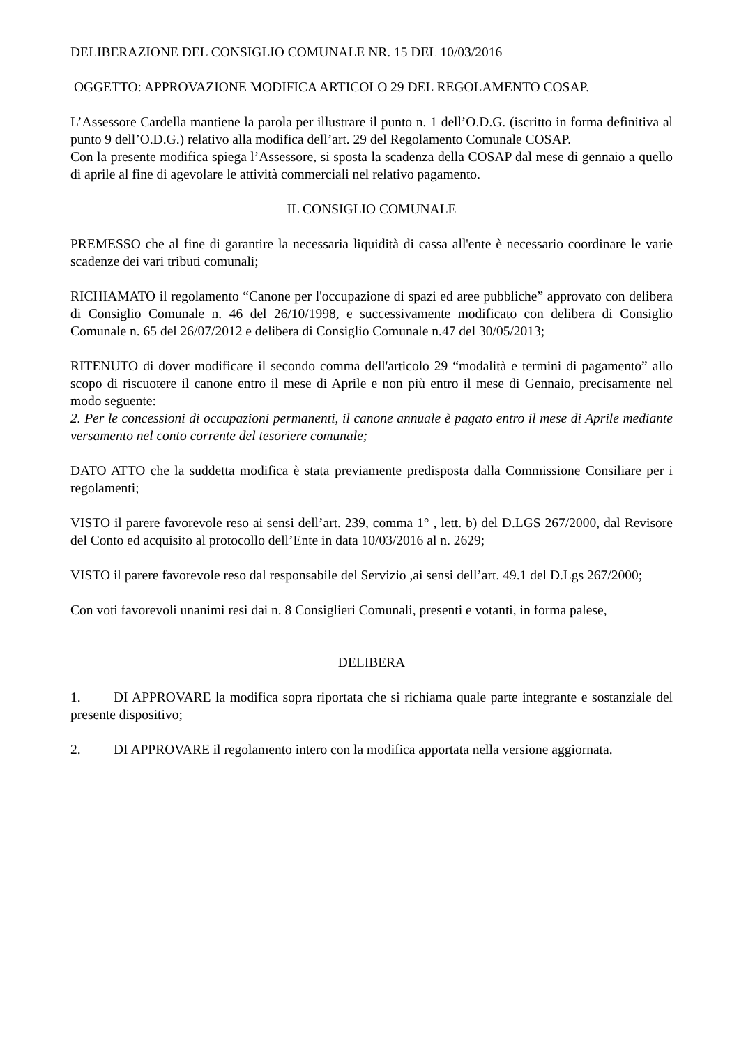DELIBERAZIONE DEL CONSIGLIO COMUNALE NR. 15 DEL 10/03/2016
OGGETTO: APPROVAZIONE MODIFICA ARTICOLO 29 DEL REGOLAMENTO COSAP.
L’Assessore Cardella mantiene la parola per illustrare il punto n. 1 dell’O.D.G. (iscritto in forma definitiva al punto 9 dell’O.D.G.) relativo alla modifica dell’art. 29 del Regolamento Comunale COSAP.
Con la presente modifica spiega l’Assessore, si sposta la scadenza della COSAP dal mese di gennaio a quello di aprile al fine di agevolare le attività commerciali nel relativo pagamento.
IL CONSIGLIO COMUNALE
PREMESSO che al fine di garantire la necessaria liquidità di cassa all'ente è necessario coordinare le varie scadenze dei vari tributi comunali;
RICHIAMATO il regolamento “Canone per l'occupazione di spazi ed aree pubbliche” approvato con delibera di Consiglio Comunale n. 46 del 26/10/1998, e successivamente modificato con delibera di Consiglio Comunale n. 65 del 26/07/2012 e delibera di Consiglio Comunale n.47 del 30/05/2013;
RITENUTO di dover modificare il secondo comma dell'articolo 29 “modalità e termini di pagamento” allo scopo di riscuotere il canone entro il mese di Aprile e non più entro il mese di Gennaio, precisamente nel modo seguente:
2. Per le concessioni di occupazioni permanenti, il canone annuale è pagato entro il mese di Aprile mediante versamento nel conto corrente del tesoriere comunale;
DATO ATTO che la suddetta modifica è stata previamente predisposta dalla Commissione Consiliare per i regolamenti;
VISTO il parere favorevole reso ai sensi dell’art. 239, comma 1° , lett. b) del D.LGS 267/2000, dal Revisore del Conto ed acquisito al protocollo dell’Ente in data 10/03/2016 al n. 2629;
VISTO il parere favorevole reso dal responsabile del Servizio ,ai sensi dell’art. 49.1 del D.Lgs 267/2000;
Con voti favorevoli unanimi resi dai n. 8 Consiglieri Comunali, presenti e votanti, in forma palese,
DELIBERA
1. DI APPROVARE la modifica sopra riportata che si richiama quale parte integrante e sostanziale del presente dispositivo;
2. DI APPROVARE il regolamento intero con la modifica apportata nella versione aggiornata.